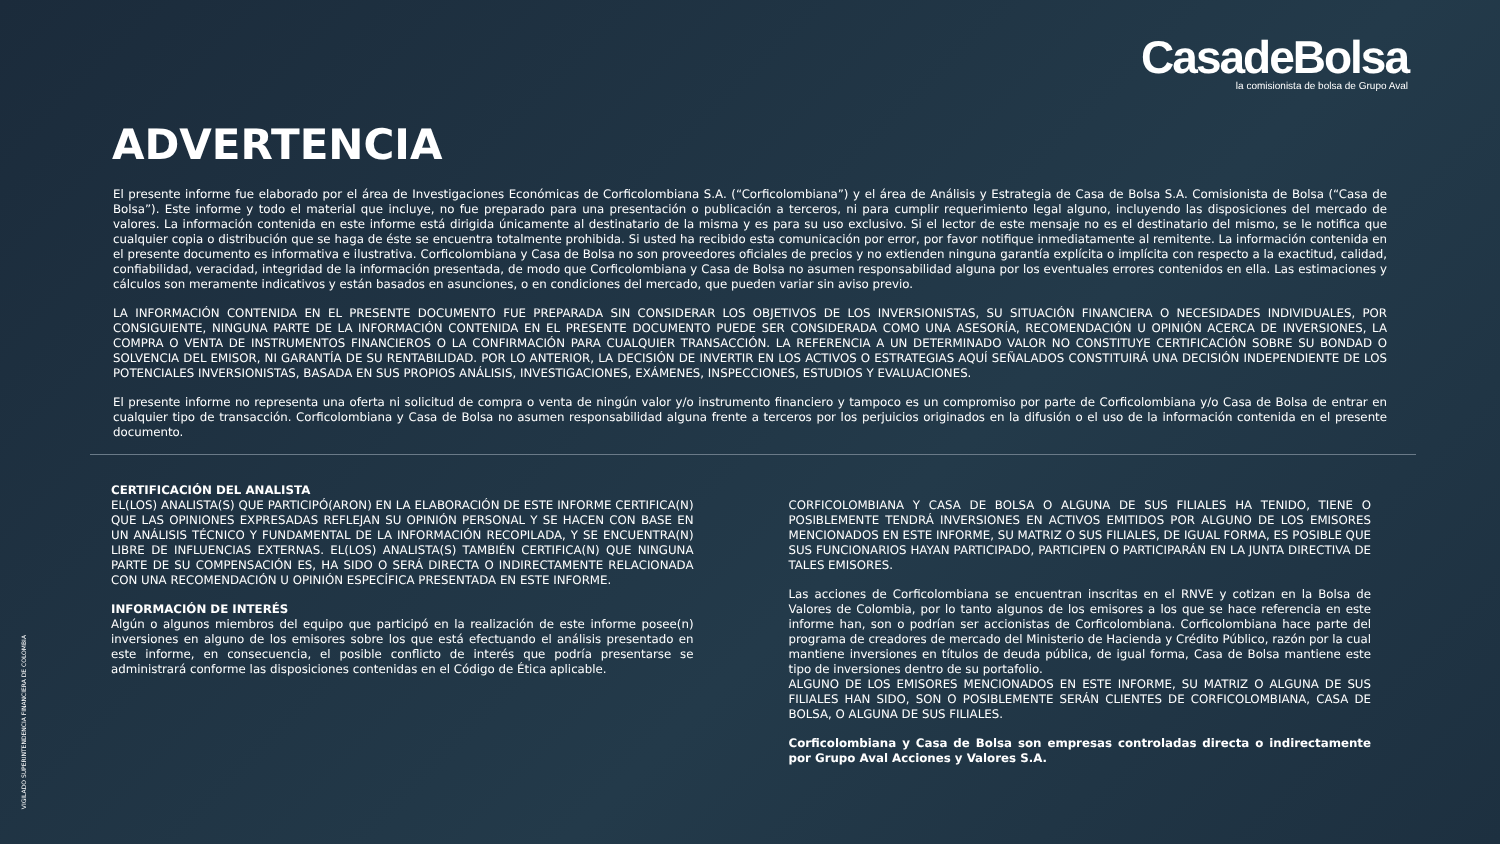CasadeBolsa
la comisionista de bolsa de Grupo Aval
ADVERTENCIA
El presente informe fue elaborado por el área de Investigaciones Económicas de Corficolombiana S.A. (“Corficolombiana”) y el área de Análisis y Estrategia de Casa de Bolsa S.A. Comisionista de Bolsa (“Casa de Bolsa”). Este informe y todo el material que incluye, no fue preparado para una presentación o publicación a terceros, ni para cumplir requerimiento legal alguno, incluyendo las disposiciones del mercado de valores. La información contenida en este informe está dirigida únicamente al destinatario de la misma y es para su uso exclusivo. Si el lector de este mensaje no es el destinatario del mismo, se le notifica que cualquier copia o distribución que se haga de éste se encuentra totalmente prohibida. Si usted ha recibido esta comunicación por error, por favor notifique inmediatamente al remitente. La información contenida en el presente documento es informativa e ilustrativa. Corficolombiana y Casa de Bolsa no son proveedores oficiales de precios y no extienden ninguna garantía explícita o implícita con respecto a la exactitud, calidad, confiabilidad, veracidad, integridad de la información presentada, de modo que Corficolombiana y Casa de Bolsa no asumen responsabilidad alguna por los eventuales errores contenidos en ella. Las estimaciones y cálculos son meramente indicativos y están basados en asunciones, o en condiciones del mercado, que pueden variar sin aviso previo.
LA INFORMACIÓN CONTENIDA EN EL PRESENTE DOCUMENTO FUE PREPARADA SIN CONSIDERAR LOS OBJETIVOS DE LOS INVERSIONISTAS, SU SITUACIÓN FINANCIERA O NECESIDADES INDIVIDUALES, POR CONSIGUIENTE, NINGUNA PARTE DE LA INFORMACIÓN CONTENIDA EN EL PRESENTE DOCUMENTO PUEDE SER CONSIDERADA COMO UNA ASESORÍA, RECOMENDACIÓN U OPINIÓN ACERCA DE INVERSIONES, LA COMPRA O VENTA DE INSTRUMENTOS FINANCIEROS O LA CONFIRMACIÓN PARA CUALQUIER TRANSACCIÓN. LA REFERENCIA A UN DETERMINADO VALOR NO CONSTITUYE CERTIFICACIÓN SOBRE SU BONDAD O SOLVENCIA DEL EMISOR, NI GARANTÍA DE SU RENTABILIDAD. POR LO ANTERIOR, LA DECISIÓN DE INVERTIR EN LOS ACTIVOS O ESTRATEGIAS AQUÍ SEÑALADOS CONSTITUIRÁ UNA DECISIÓN INDEPENDIENTE DE LOS POTENCIALES INVERSIONISTAS, BASADA EN SUS PROPIOS ANÁLISIS, INVESTIGACIONES, EXÁMENES, INSPECCIONES, ESTUDIOS Y EVALUACIONES.
El presente informe no representa una oferta ni solicitud de compra o venta de ningún valor y/o instrumento financiero y tampoco es un compromiso por parte de Corficolombiana y/o Casa de Bolsa de entrar en cualquier tipo de transacción. Corficolombiana y Casa de Bolsa no asumen responsabilidad alguna frente a terceros por los perjuicios originados en la difusión o el uso de la información contenida en el presente documento.
CERTIFICACIÓN DEL ANALISTA
EL(LOS) ANALISTA(S) QUE PARTICIPÓ(ARON) EN LA ELABORACIÓN DE ESTE INFORME CERTIFICA(N) QUE LAS OPINIONES EXPRESADAS REFLEJAN SU OPINIÓN PERSONAL Y SE HACEN CON BASE EN UN ANÁLISIS TÉCNICO Y FUNDAMENTAL DE LA INFORMACIÓN RECOPILADA, Y SE ENCUENTRA(N) LIBRE DE INFLUENCIAS EXTERNAS. EL(LOS) ANALISTA(S) TAMBIÉN CERTIFICA(N) QUE NINGUNA PARTE DE SU COMPENSACIÓN ES, HA SIDO O SERÁ DIRECTA O INDIRECTAMENTE RELACIONADA CON UNA RECOMENDACIÓN U OPINIÓN ESPECÍFICA PRESENTADA EN ESTE INFORME.
INFORMACIÓN DE INTERÉS
Algún o algunos miembros del equipo que participó en la realización de este informe posee(n) inversiones en alguno de los emisores sobre los que está efectuando el análisis presentado en este informe, en consecuencia, el posible conflicto de interés que podría presentarse se administrará conforme las disposiciones contenidas en el Código de Ética aplicable.
CORFICOLOMBIANA Y CASA DE BOLSA O ALGUNA DE SUS FILIALES HA TENIDO, TIENE O POSIBLEMENTE TENDRÁ INVERSIONES EN ACTIVOS EMITIDOS POR ALGUNO DE LOS EMISORES MENCIONADOS EN ESTE INFORME, SU MATRIZ O SUS FILIALES, DE IGUAL FORMA, ES POSIBLE QUE SUS FUNCIONARIOS HAYAN PARTICIPADO, PARTICIPEN O PARTICIPARÁN EN LA JUNTA DIRECTIVA DE TALES EMISORES.
Las acciones de Corficolombiana se encuentran inscritas en el RNVE y cotizan en la Bolsa de Valores de Colombia, por lo tanto algunos de los emisores a los que se hace referencia en este informe han, son o podrían ser accionistas de Corficolombiana. Corficolombiana hace parte del programa de creadores de mercado del Ministerio de Hacienda y Crédito Público, razón por la cual mantiene inversiones en títulos de deuda pública, de igual forma, Casa de Bolsa mantiene este tipo de inversiones dentro de su portafolio.
ALGUNO DE LOS EMISORES MENCIONADOS EN ESTE INFORME, SU MATRIZ O ALGUNA DE SUS FILIALES HAN SIDO, SON O POSIBLEMENTE SERÁN CLIENTES DE CORFICOLOMBIANA, CASA DE BOLSA, O ALGUNA DE SUS FILIALES.
Corficolombiana y Casa de Bolsa son empresas controladas directa o indirectamente por Grupo Aval Acciones y Valores S.A.
VIGILADO SUPERINTENDENCIA FINANCIERA DE COLOMBIA